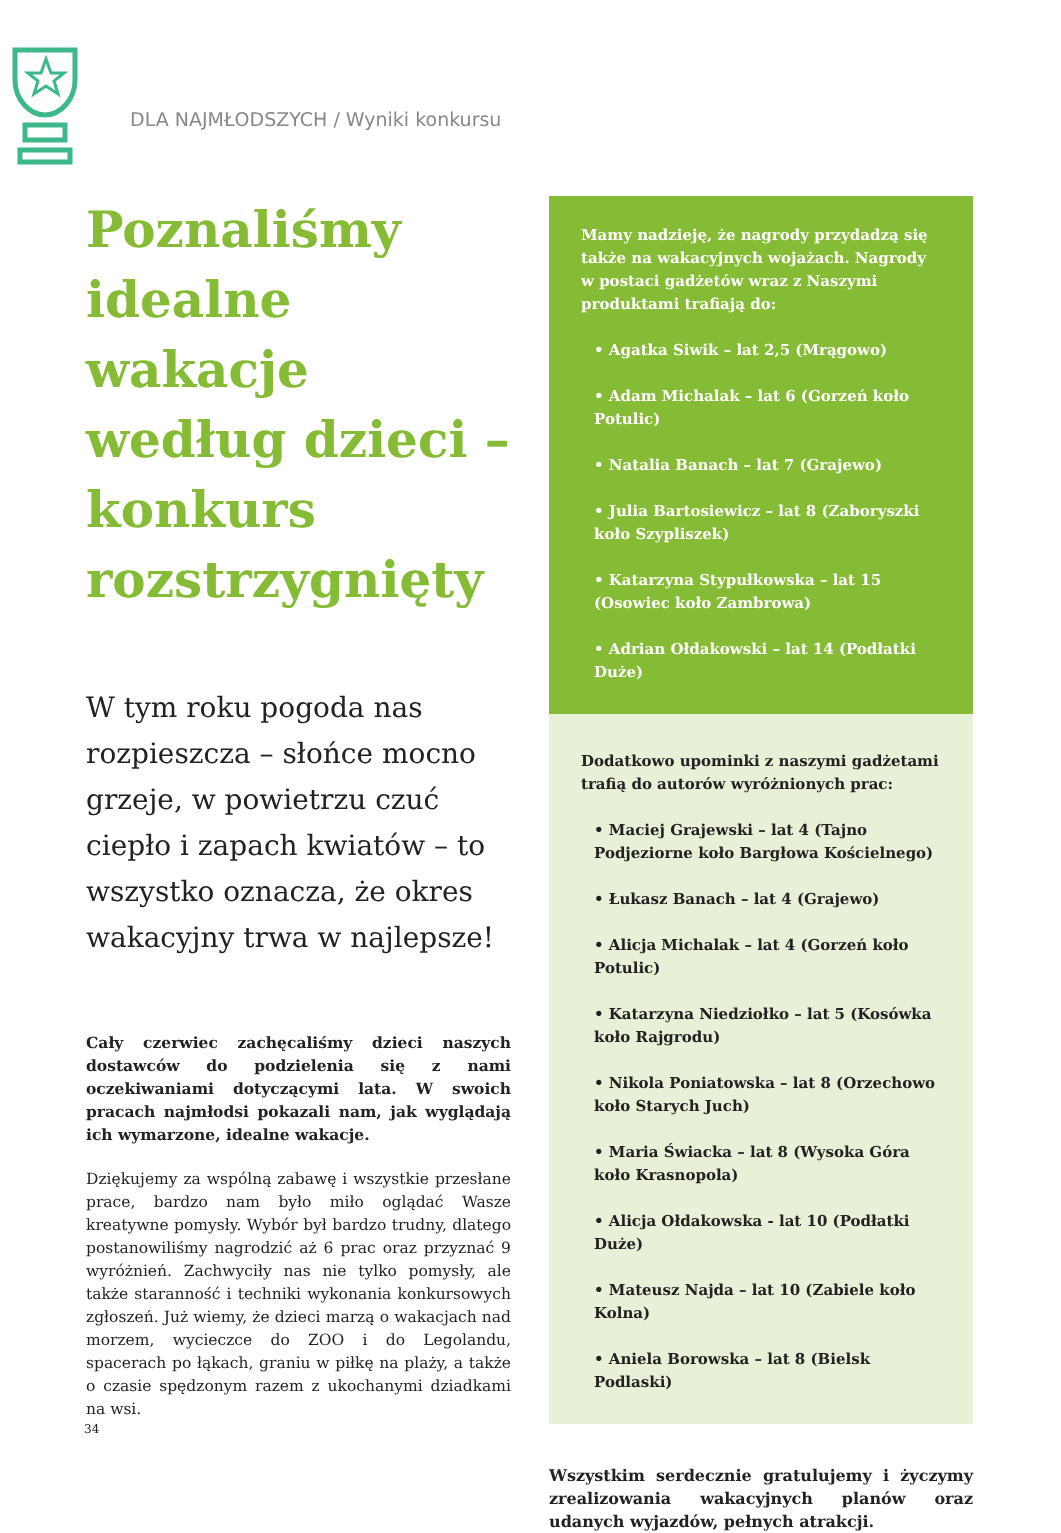DLA NAJMŁODSZYCH / Wyniki konkursu
Poznaliśmy idealne wakacje według dzieci – konkurs rozstrzygnięty
W tym roku pogoda nas rozpieszcza – słońce mocno grzeje, w powietrzu czuć ciepło i zapach kwiatów – to wszystko oznacza, że okres wakacyjny trwa w najlepsze!
Cały czerwiec zachęcaliśmy dzieci naszych dostawców do podzielenia się z nami oczekiwaniami dotyczącymi lata. W swoich pracach najmłodsi pokazali nam, jak wyglądają ich wymarzone, idealne wakacje.
Dziękujemy za wspólną zabawę i wszystkie przesłane prace, bardzo nam było miło oglądać Wasze kreatywne pomysły. Wybór był bardzo trudny, dlatego postanowiliśmy nagrodzić aż 6 prac oraz przyznać 9 wyróżnień. Zachwyciły nas nie tylko pomysły, ale także staranność i techniki wykonania konkursowych zgłoszeń. Już wiemy, że dzieci marzą o wakacjach nad morzem, wycieczce do ZOO i do Legolandu, spacerach po łąkach, graniu w piłkę na plaży, a także o czasie spędzonym razem z ukochanymi dziadkami na wsi.
Mamy nadzieję, że nagrody przydadzą się także na wakacyjnych wojażach. Nagrody w postaci gadżetów wraz z Naszymi produktami trafiają do:
• Agatka Siwik – lat 2,5 (Mrągowo)
• Adam Michalak – lat 6 (Gorzeń koło Potulic)
• Natalia Banach – lat 7 (Grajewo)
• Julia Bartosiewicz – lat 8 (Zaboryszki koło Szypliszek)
• Katarzyna Stypułkowska – lat 15 (Osowiec koło Zambrowa)
• Adrian Ołdakowski – lat 14 (Podłatki Duże)
Dodatkowo upominki z naszymi gadżetami trafią do autorów wyróżnionych prac:
• Maciej Grajewski – lat 4 (Tajno Podjeziorne koło Bargłowa Kościelnego)
• Łukasz Banach – lat 4 (Grajewo)
• Alicja Michalak – lat 4 (Gorzeń koło Potulic)
• Katarzyna Niedziołko – lat 5 (Kosówka koło Rajgrodu)
• Nikola Poniatowska – lat 8 (Orzechowo koło Starych Juch)
• Maria Świacka – lat 8 (Wysoka Góra koło Krasnopola)
• Alicja Ołdakowska - lat 10 (Podłatki Duże)
• Mateusz Najda – lat 10 (Zabiele koło Kolna)
• Aniela Borowska – lat 8 (Bielsk Podlaski)
Wszystkim serdecznie gratulujemy i życzymy zrealizowania wakacyjnych planów oraz udanych wyjazdów, pełnych atrakcji.
34